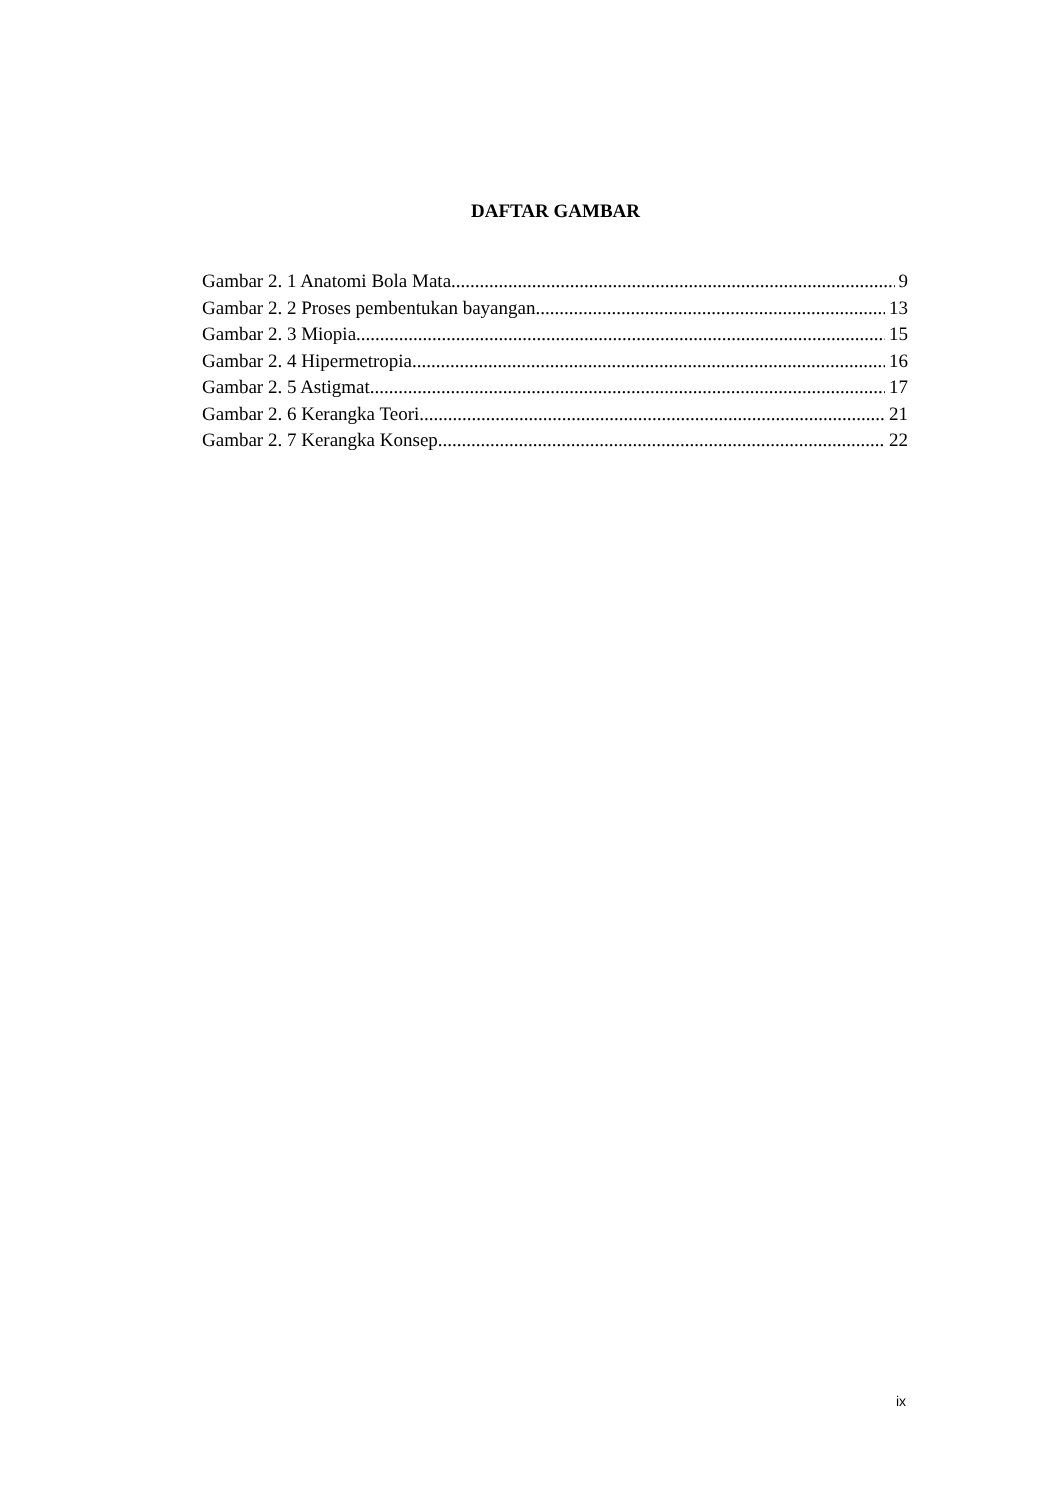DAFTAR GAMBAR
Gambar 2. 1 Anatomi Bola Mata 9
Gambar 2. 2 Proses pembentukan bayangan 13
Gambar 2. 3 Miopia 15
Gambar 2. 4 Hipermetropia 16
Gambar 2. 5 Astigmat 17
Gambar 2. 6 Kerangka Teori 21
Gambar 2. 7 Kerangka Konsep 22
ix